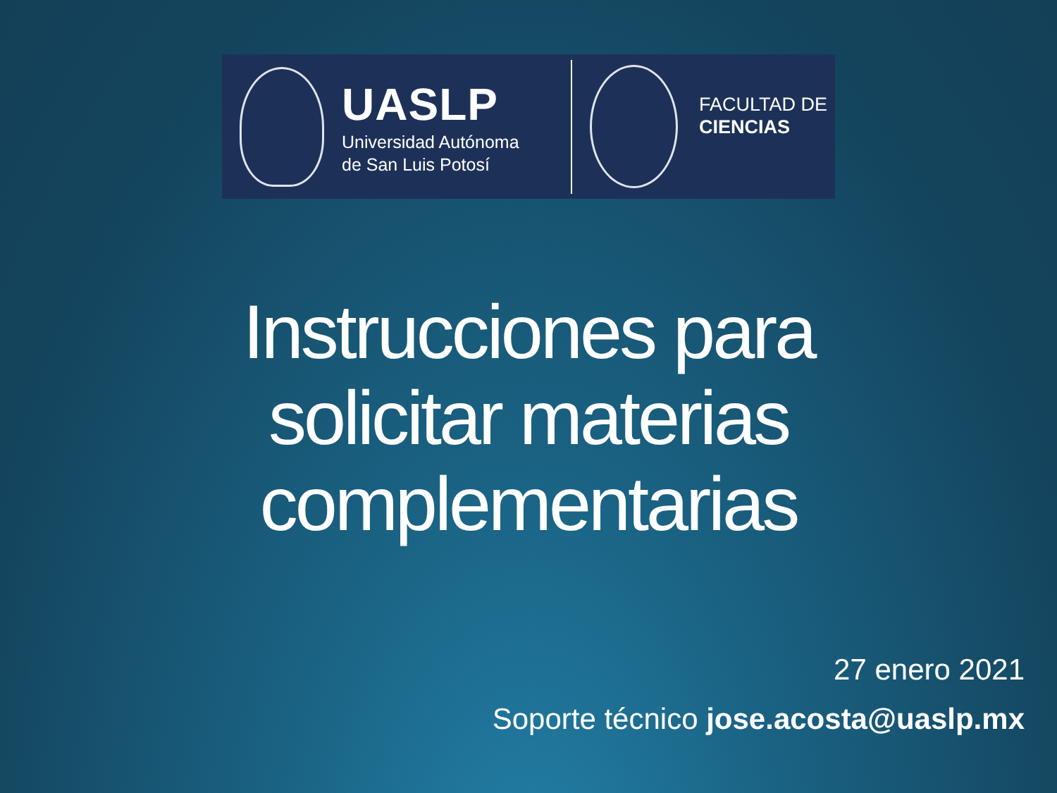UASLP
Universidad Autónoma
de San Luis Potosí
FACULTAD DE
CIENCIAS
Instrucciones para
solicitar materias
complementarias
27 enero 2021
Soporte técnico jose.acosta@uaslp.mx